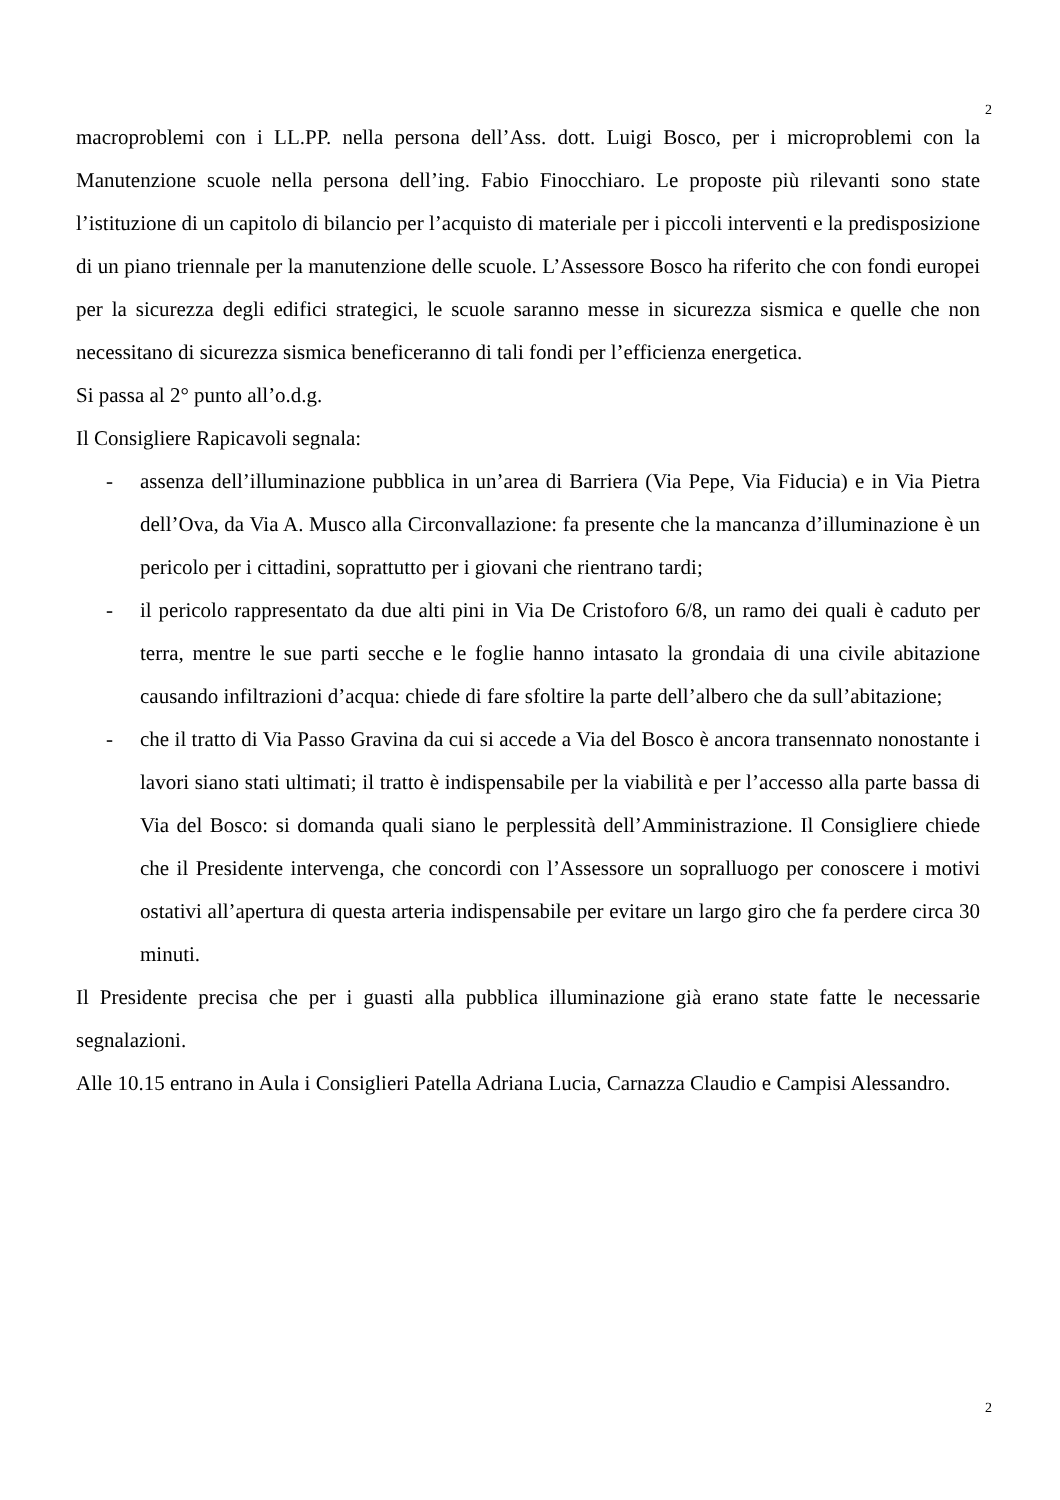2
macroproblemi con i LL.PP. nella persona dell’Ass. dott. Luigi Bosco, per i microproblemi con la Manutenzione scuole nella persona dell’ing. Fabio Finocchiaro. Le proposte più rilevanti sono state l’istituzione di un capitolo di bilancio per l’acquisto di materiale per i piccoli interventi e la predisposizione di un piano triennale per la manutenzione delle scuole. L’Assessore Bosco ha riferito che con fondi europei per la sicurezza degli edifici strategici, le scuole saranno messe in sicurezza sismica e quelle che non necessitano di sicurezza sismica beneficeranno di tali fondi per l’efficienza energetica.
Si passa al 2° punto all’o.d.g.
Il Consigliere Rapicavoli segnala:
- assenza dell’illuminazione pubblica in un’area di Barriera (Via Pepe, Via Fiducia) e in Via Pietra dell’Ova, da Via A. Musco alla Circonvallazione: fa presente che la mancanza d’illuminazione è un pericolo per i cittadini, soprattutto per i giovani che rientrano tardi;
- il pericolo rappresentato da due alti pini in Via De Cristoforo 6/8, un ramo dei quali è caduto per terra, mentre le sue parti secche e le foglie hanno intasato la grondaia di una civile abitazione causando infiltrazioni d’acqua: chiede di fare sfoltire la parte dell’albero che da sull’abitazione;
- che il tratto di Via Passo Gravina da cui si accede a Via del Bosco è ancora transennato nonostante i lavori siano stati ultimati; il tratto è indispensabile per la viabilità e per l’accesso alla parte bassa di Via del Bosco: si domanda quali siano le perplessità dell’Amministrazione. Il Consigliere chiede che il Presidente intervenga, che concordi con l’Assessore un sopralluogo per conoscere i motivi ostativi all’apertura di questa arteria indispensabile per evitare un largo giro che fa perdere circa 30 minuti.
Il Presidente precisa che per i guasti alla pubblica illuminazione già erano state fatte le necessarie segnalazioni.
Alle 10.15 entrano in Aula i Consiglieri Patella Adriana Lucia, Carnazza Claudio e Campisi Alessandro.
2